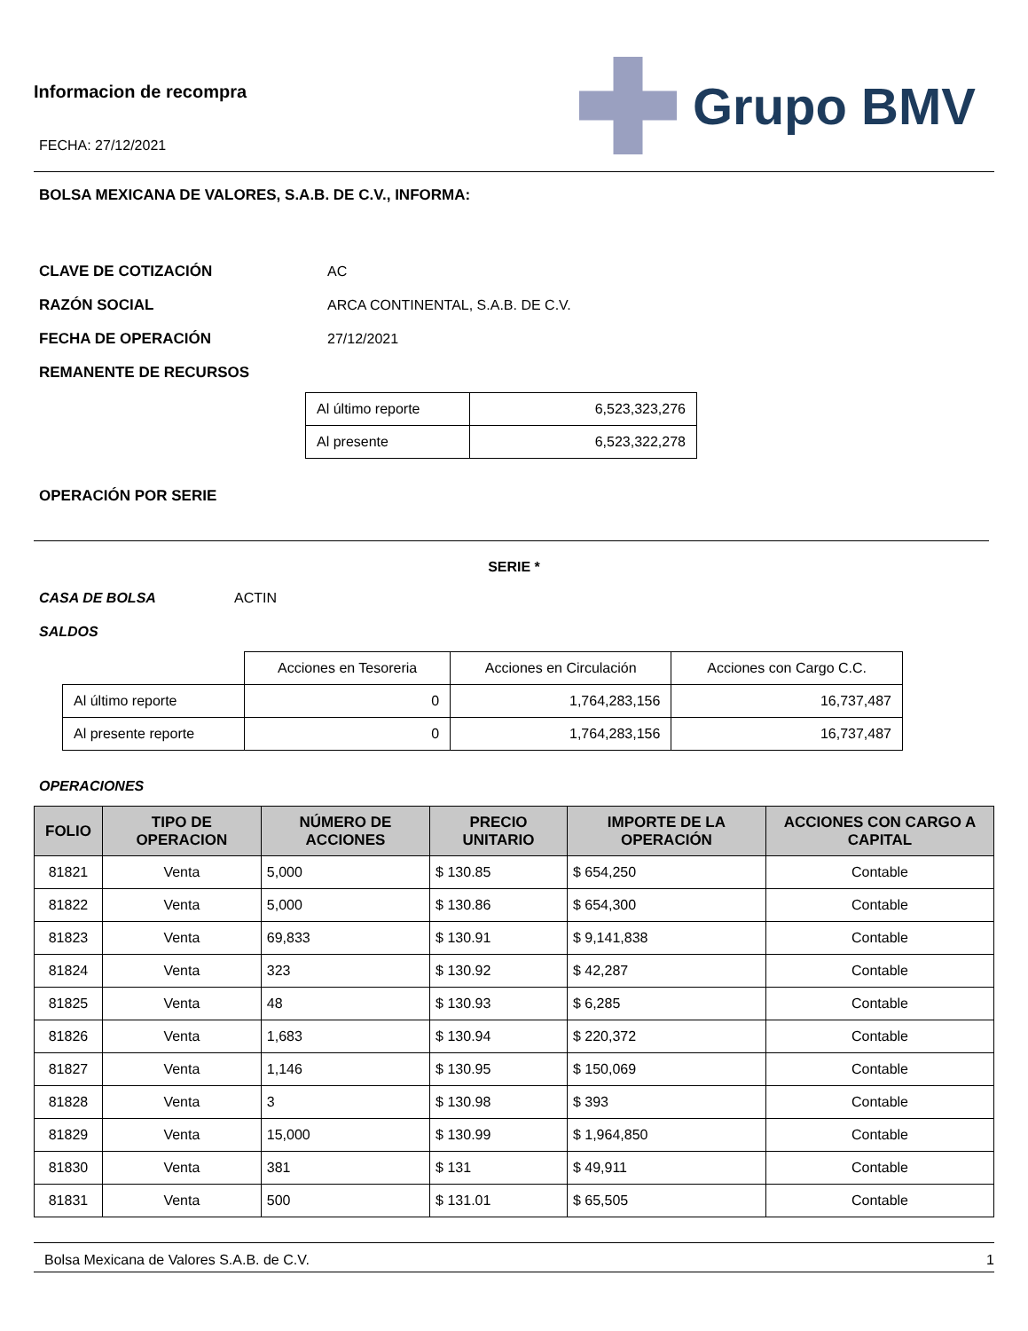Informacion de recompra
FECHA: 27/12/2021
Grupo BMV
BOLSA MEXICANA DE VALORES, S.A.B. DE C.V., INFORMA:
CLAVE DE COTIZACIÓN AC
RAZÓN SOCIAL ARCA CONTINENTAL, S.A.B. DE C.V.
FECHA DE OPERACIÓN 27/12/2021
REMANENTE DE RECURSOS
| Al último reporte | 6,523,323,276 |
| Al presente | 6,523,322,278 |
OPERACIÓN POR SERIE
SERIE *
CASA DE BOLSA ACTIN
SALDOS
| | Acciones en Tesoreria | Acciones en Circulación | Acciones con Cargo C.C. |
| Al último reporte | 0 | 1,764,283,156 | 16,737,487 |
| Al presente reporte | 0 | 1,764,283,156 | 16,737,487 |
OPERACIONES
| FOLIO | TIPO DE OPERACION | NÚMERO DE ACCIONES | PRECIO UNITARIO | IMPORTE DE LA OPERACIÓN | ACCIONES CON CARGO A CAPITAL |
| --- | --- | --- | --- | --- | --- |
| 81821 | Venta | 5,000 | $ 130.85 | $ 654,250 | Contable |
| 81822 | Venta | 5,000 | $ 130.86 | $ 654,300 | Contable |
| 81823 | Venta | 69,833 | $ 130.91 | $ 9,141,838 | Contable |
| 81824 | Venta | 323 | $ 130.92 | $ 42,287 | Contable |
| 81825 | Venta | 48 | $ 130.93 | $ 6,285 | Contable |
| 81826 | Venta | 1,683 | $ 130.94 | $ 220,372 | Contable |
| 81827 | Venta | 1,146 | $ 130.95 | $ 150,069 | Contable |
| 81828 | Venta | 3 | $ 130.98 | $ 393 | Contable |
| 81829 | Venta | 15,000 | $ 130.99 | $ 1,964,850 | Contable |
| 81830 | Venta | 381 | $ 131 | $ 49,911 | Contable |
| 81831 | Venta | 500 | $ 131.01 | $ 65,505 | Contable |
Bolsa Mexicana de Valores S.A.B. de C.V. 1